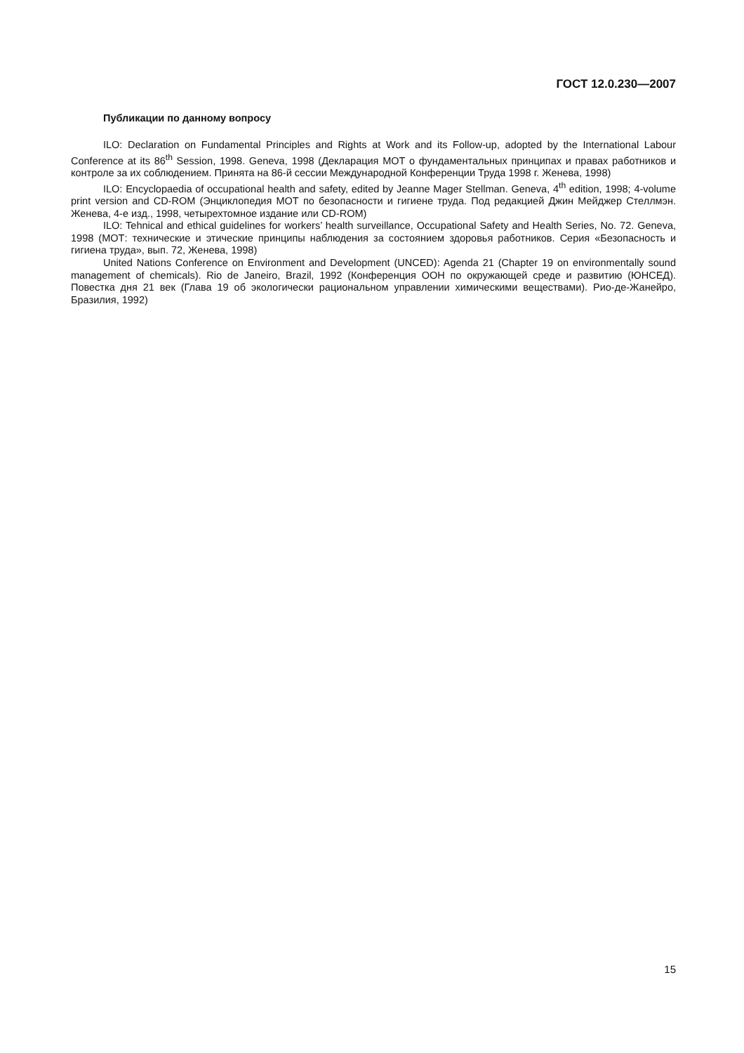ГОСТ 12.0.230—2007
Публикации по данному вопросу
ILO: Declaration on Fundamental Principles and Rights at Work and its Follow-up, adopted by the International Labour Conference at its 86<sup>th</sup> Session, 1998. Geneva, 1998 (Декларация МОТ о фундаментальных принципах и правах работников и контроле за их соблюдением. Принята на 86-й сессии Международной Конференции Труда 1998 г. Женева, 1998)
ILO: Encyclopaedia of occupational health and safety, edited by Jeanne Mager Stellman. Geneva, 4<sup>th</sup> edition, 1998; 4-volume print version and CD-ROM (Энциклопедия МОТ по безопасности и гигиене труда. Под редакцией Джин Мейджер Стеллмэн. Женева, 4-е изд., 1998, четырехтомное издание или CD-ROM)
ILO: Tehnical and ethical guidelines for workers’ health surveillance, Occupational Safety and Health Series, No. 72. Geneva, 1998 (МОТ: технические и этические принципы наблюдения за состоянием здоровья работников. Серия «Безопасность и гигиена труда», вып. 72, Женева, 1998)
United Nations Conference on Environment and Development (UNCED): Agenda 21 (Chapter 19 on environmentally sound management of chemicals). Rio de Janeiro, Brazil, 1992 (Конференция ООН по окружающей среде и развитию (ЮНСЕД). Повестка дня 21 век (Глава 19 об экологически рациональном управлении химическими веществами). Рио-де-Жанейро, Бразилия, 1992)
15